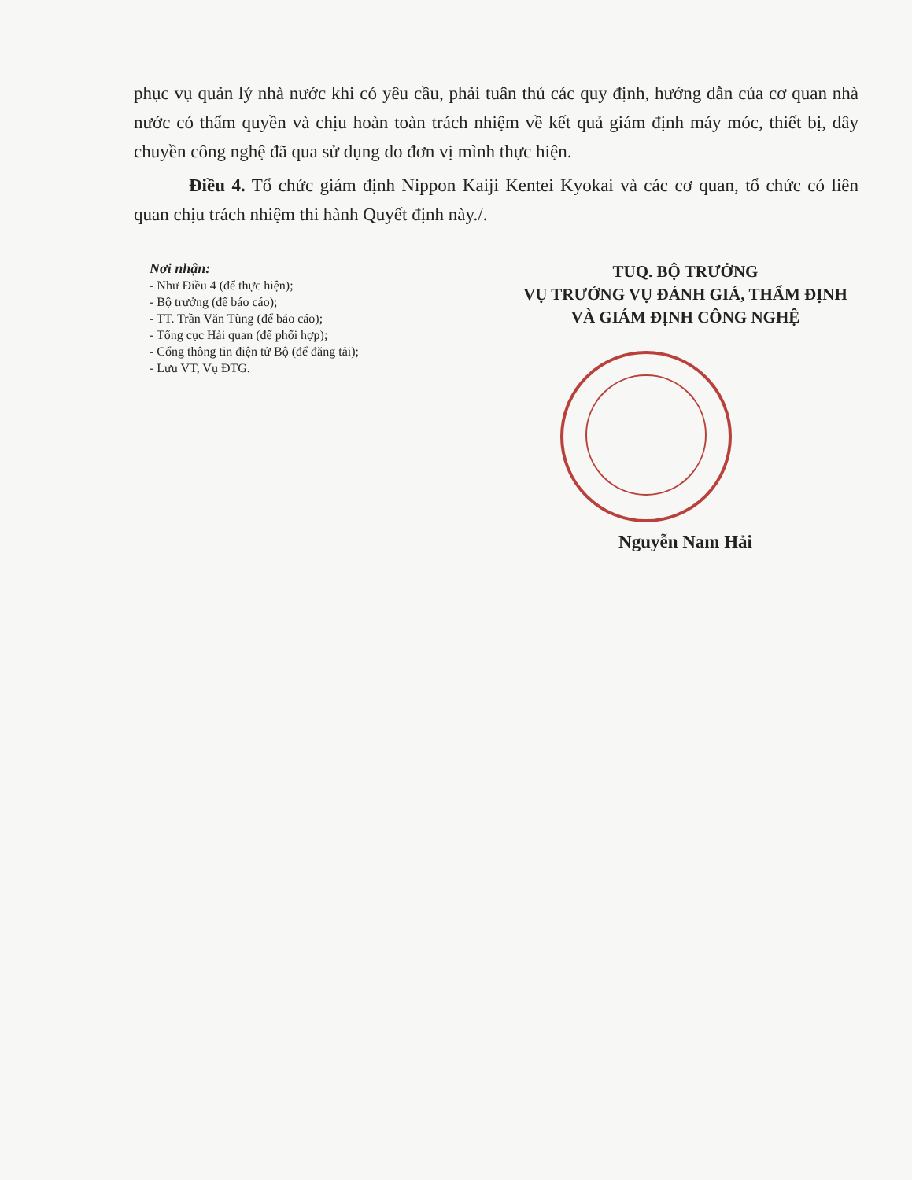phục vụ quản lý nhà nước khi có yêu cầu, phải tuân thủ các quy định, hướng dẫn của cơ quan nhà nước có thẩm quyền và chịu hoàn toàn trách nhiệm về kết quả giám định máy móc, thiết bị, dây chuyền công nghệ đã qua sử dụng do đơn vị mình thực hiện.
Điều 4. Tổ chức giám định Nippon Kaiji Kentei Kyokai và các cơ quan, tổ chức có liên quan chịu trách nhiệm thi hành Quyết định này./.
Nơi nhận:
- Như Điều 4 (để thực hiện);
- Bộ trưởng (để báo cáo);
- TT. Trần Văn Tùng (để báo cáo);
- Tổng cục Hải quan (để phối hợp);
- Cổng thông tin điện tử Bộ (để đăng tải);
- Lưu VT, Vụ ĐTG.
TUQ. BỘ TRƯỞNG
VỤ TRƯỞNG VỤ ĐÁNH GIÁ, THẨM ĐỊNH VÀ GIÁM ĐỊNH CÔNG NGHỆ
Nguyễn Nam Hải